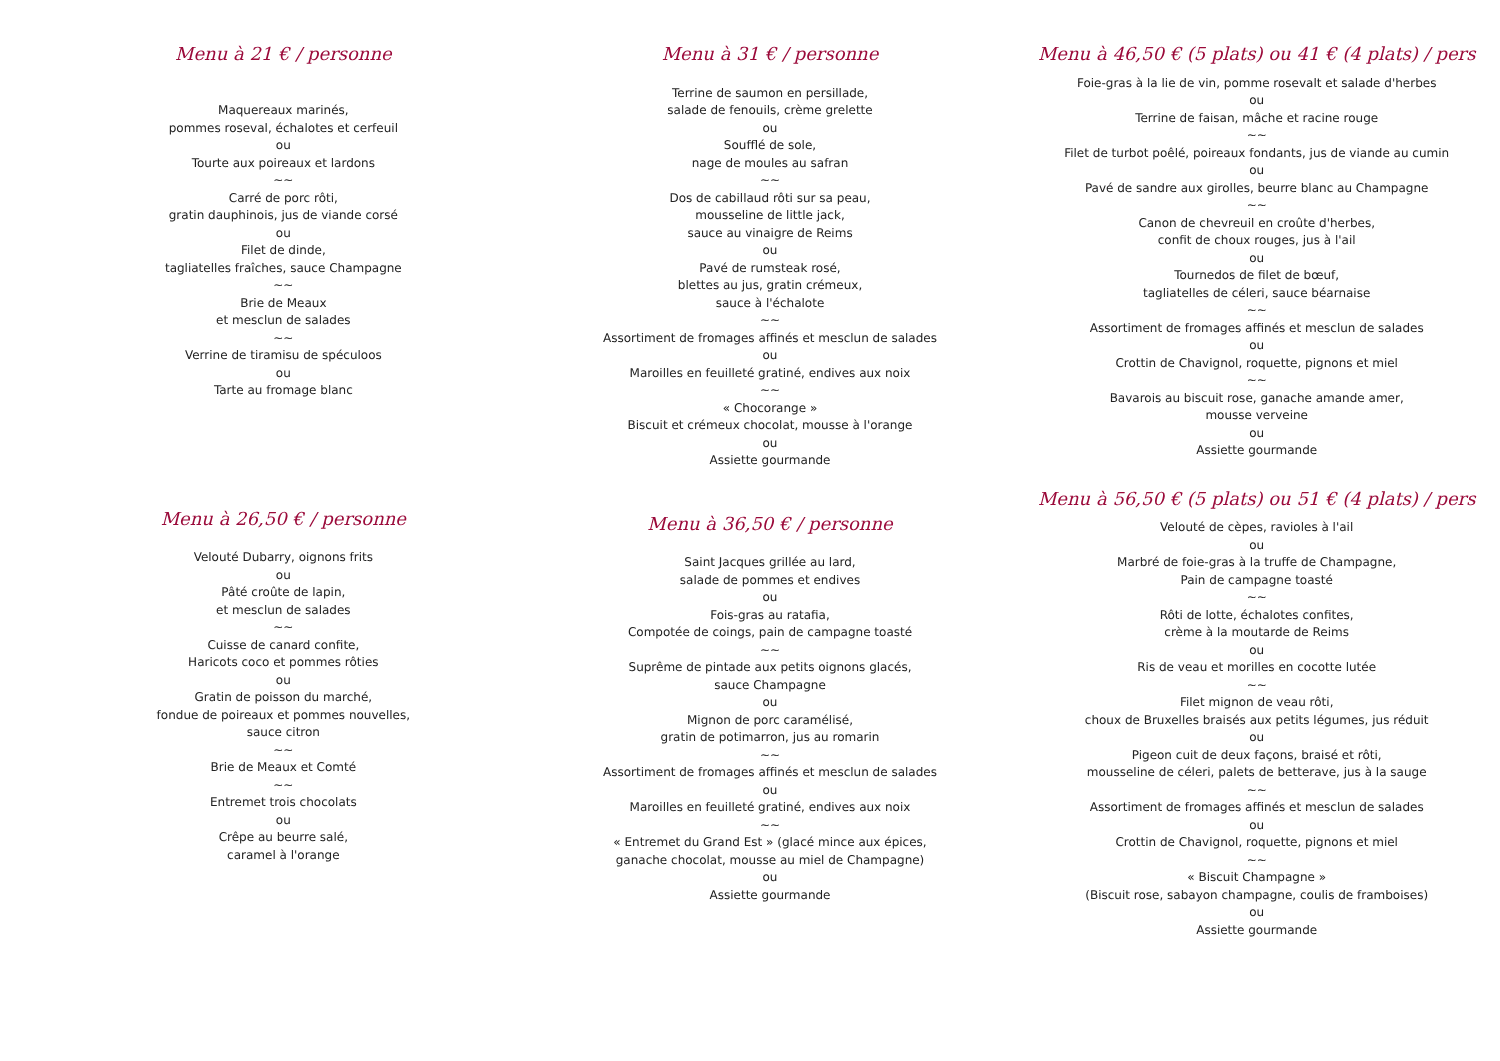Menu à 21 € / personne
Maquereaux marinés,
pommes roseval, échalotes et cerfeuil
ou
Tourte aux poireaux et lardons
~~
Carré de porc rôti,
gratin dauphinois, jus de viande corsé
ou
Filet de dinde,
tagliatelles fraîches, sauce Champagne
~~
Brie de Meaux
et mesclun de salades
~~
Verrine de tiramisu de spéculoos
ou
Tarte au fromage blanc
Menu à 26,50 € / personne
Velouté Dubarry, oignons frits
ou
Pâté croûte de lapin,
et mesclun de salades
~~
Cuisse de canard confite,
Haricots coco et pommes rôties
ou
Gratin de poisson du marché,
fondue de poireaux et pommes nouvelles,
sauce citron
~~
Brie de Meaux et Comté
~~
Entremet trois chocolats
ou
Crêpe au beurre salé,
caramel à l'orange
Menu à 31 € / personne
Terrine de saumon en persillade,
salade de fenouils, crème grelette
ou
Soufflé de sole,
nage de moules au safran
~~
Dos de cabillaud rôti sur sa peau,
mousseline de little jack,
sauce au vinaigre de Reims
ou
Pavé de rumsteak rosé,
blettes au jus, gratin crémeux,
sauce à l'échalote
~~
Assortiment de fromages affinés et mesclun de salades
ou
Maroilles en feuilleté gratiné, endives aux noix
~~
« Chocorange »
Biscuit et crémeux chocolat, mousse à l'orange
ou
Assiette gourmande
Menu à 36,50 € / personne
Saint Jacques grillée au lard,
salade de pommes et endives
ou
Fois-gras au ratafia,
Compotée de coings, pain de campagne toasté
~~
Suprême de pintade aux petits oignons glacés,
sauce Champagne
ou
Mignon de porc caramélisé,
gratin de potimarron, jus au romarin
~~
Assortiment de fromages affinés et mesclun de salades
ou
Maroilles en feuilleté gratiné, endives aux noix
~~
« Entremet du Grand Est » (glacé mince aux épices,
ganache chocolat, mousse au miel de Champagne)
ou
Assiette gourmande
Menu à 46,50 € (5 plats) ou 41 € (4 plats) / pers
Foie-gras à la lie de vin, pomme rosevalt et salade d'herbes
ou
Terrine de faisan, mâche et racine rouge
~~
Filet de turbot poêlé, poireaux fondants, jus de viande au cumin
ou
Pavé de sandre aux girolles, beurre blanc au Champagne
~~
Canon de chevreuil en croûte d'herbes,
confit de choux rouges, jus à l'ail
ou
Tournedos de filet de bœuf,
tagliatelles de céleri, sauce béarnaise
~~
Assortiment de fromages affinés et mesclun de salades
ou
Crottin de Chavignol, roquette, pignons et miel
~~
Bavarois au biscuit rose, ganache amande amer,
mousse verveine
ou
Assiette gourmande
Menu à 56,50 € (5 plats) ou 51 € (4 plats) / pers
Velouté de cèpes, ravioles à l'ail
ou
Marbré de foie-gras à la truffe de Champagne,
Pain de campagne toasté
~~
Rôti de lotte, échalotes confites,
crème à la moutarde de Reims
ou
Ris de veau et morilles en cocotte lutée
~~
Filet mignon de veau rôti,
choux de Bruxelles braisés aux petits légumes, jus réduit
ou
Pigeon cuit de deux façons, braisé et rôti,
mousseline de céleri, palets de betterave, jus à la sauge
~~
Assortiment de fromages affinés et mesclun de salades
ou
Crottin de Chavignol, roquette, pignons et miel
~~
« Biscuit Champagne »
(Biscuit rose, sabayon champagne, coulis de framboises)
ou
Assiette gourmande